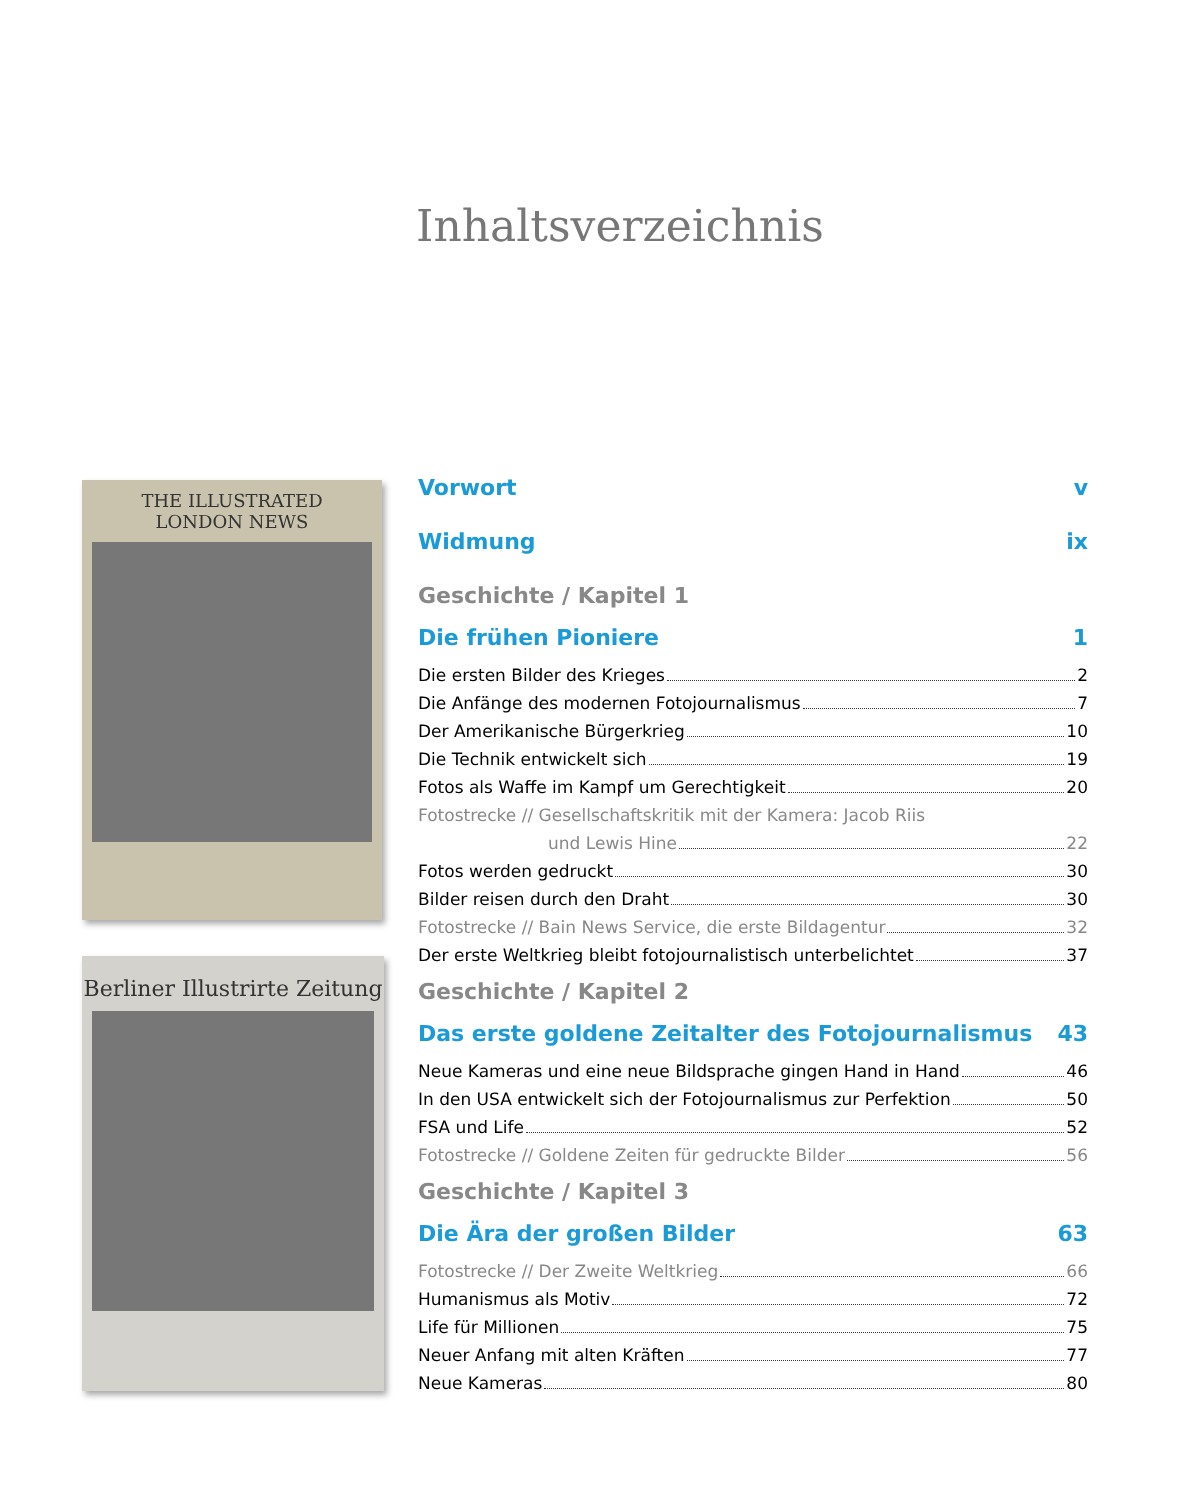Inhaltsverzeichnis
THE ILLUSTRATED
LONDON NEWS
Berliner Illustrirte Zeitung
Vorwort v
Widmung ix
Geschichte / Kapitel 1
Die frühen Pioniere 1
Die ersten Bilder des Krieges 2
Die Anfänge des modernen Fotojournalismus 7
Der Amerikanische Bürgerkrieg 10
Die Technik entwickelt sich 19
Fotos als Waffe im Kampf um Gerechtigkeit 20
Fotostrecke // Gesellschaftskritik mit der Kamera: Jacob Riis
und Lewis Hine 22
Fotos werden gedruckt 30
Bilder reisen durch den Draht 30
Fotostrecke // Bain News Service, die erste Bildagentur 32
Der erste Weltkrieg bleibt fotojournalistisch unterbelichtet 37
Geschichte / Kapitel 2
Das erste goldene Zeitalter des Fotojournalismus 43
Neue Kameras und eine neue Bildsprache gingen Hand in Hand 46
In den USA entwickelt sich der Fotojournalismus zur Perfektion 50
FSA und Life 52
Fotostrecke // Goldene Zeiten für gedruckte Bilder 56
Geschichte / Kapitel 3
Die Ära der großen Bilder 63
Fotostrecke // Der Zweite Weltkrieg 66
Humanismus als Motiv 72
Life für Millionen 75
Neuer Anfang mit alten Kräften 77
Neue Kameras 80